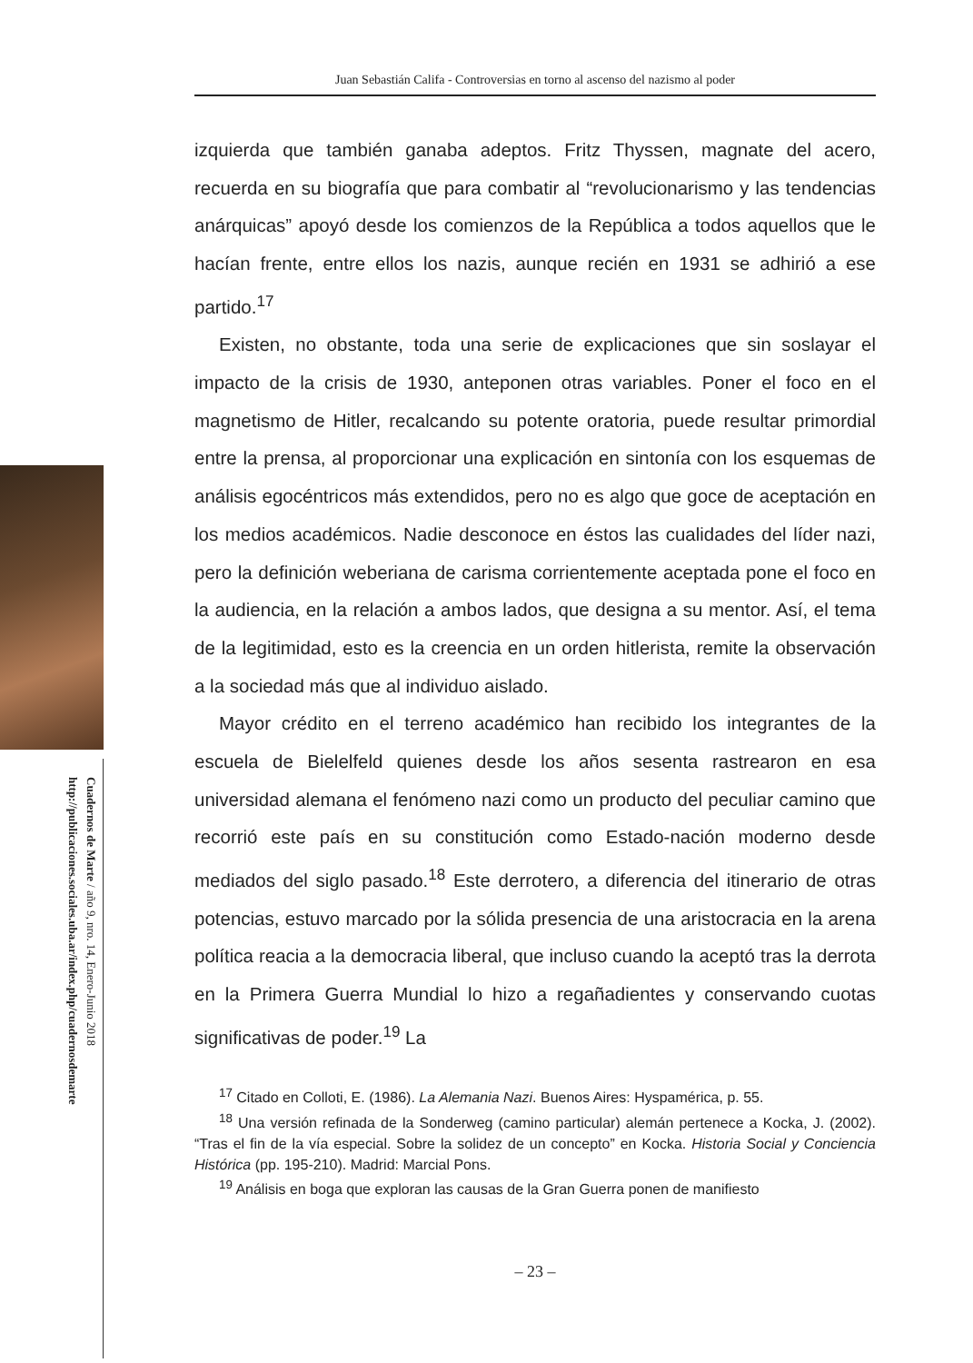Cuadernos de Marte / año 9, nro. 14, Enero-Junio 2018
http://publicaciones.sociales.uba.ar/index.php/cuadernosdemarte
Juan Sebastián Califa - Controversias en torno al ascenso del nazismo al poder
izquierda que también ganaba adeptos. Fritz Thyssen, magnate del acero, recuerda en su biografía que para combatir al “revolucionarismo y las tendencias anárquicas” apoyó desde los comienzos de la República a todos aquellos que le hacían frente, entre ellos los nazis, aunque recién en 1931 se adhirió a ese partido.<sup>17</sup>
Existen, no obstante, toda una serie de explicaciones que sin soslayar el impacto de la crisis de 1930, anteponen otras variables. Poner el foco en el magnetismo de Hitler, recalcando su potente oratoria, puede resultar primordial entre la prensa, al proporcionar una explicación en sintonía con los esquemas de análisis egocéntricos más extendidos, pero no es algo que goce de aceptación en los medios académicos. Nadie desconoce en éstos las cualidades del líder nazi, pero la definición weberiana de carisma corrientemente aceptada pone el foco en la audiencia, en la relación a ambos lados, que designa a su mentor. Así, el tema de la legitimidad, esto es la creencia en un orden hitlerista, remite la observación a la sociedad más que al individuo aislado.
Mayor crédito en el terreno académico han recibido los integrantes de la escuela de Bielelfeld quienes desde los años sesenta rastrearon en esa universidad alemana el fenómeno nazi como un producto del peculiar camino que recorrió este país en su constitución como Estado-nación moderno desde mediados del siglo pasado.<sup>18</sup> Este derrotero, a diferencia del itinerario de otras potencias, estuvo marcado por la sólida presencia de una aristocracia en la arena política reacia a la democracia liberal, que incluso cuando la aceptó tras la derrota en la Primera Guerra Mundial lo hizo a regañadientes y conservando cuotas significativas de poder.<sup>19</sup> La
<sup>17</sup> Citado en Colloti, E. (1986). La Alemania Nazi. Buenos Aires: Hyspamérica, p. 55.
<sup>18</sup> Una versión refinada de la Sonderweg (camino particular) alemán pertenece a Kocka, J. (2002). “Tras el fin de la vía especial. Sobre la solidez de un concepto” en Kocka. Historia Social y Conciencia Histórica (pp. 195-210). Madrid: Marcial Pons.
<sup>19</sup> Análisis en boga que exploran las causas de la Gran Guerra ponen de manifiesto
– 23 –